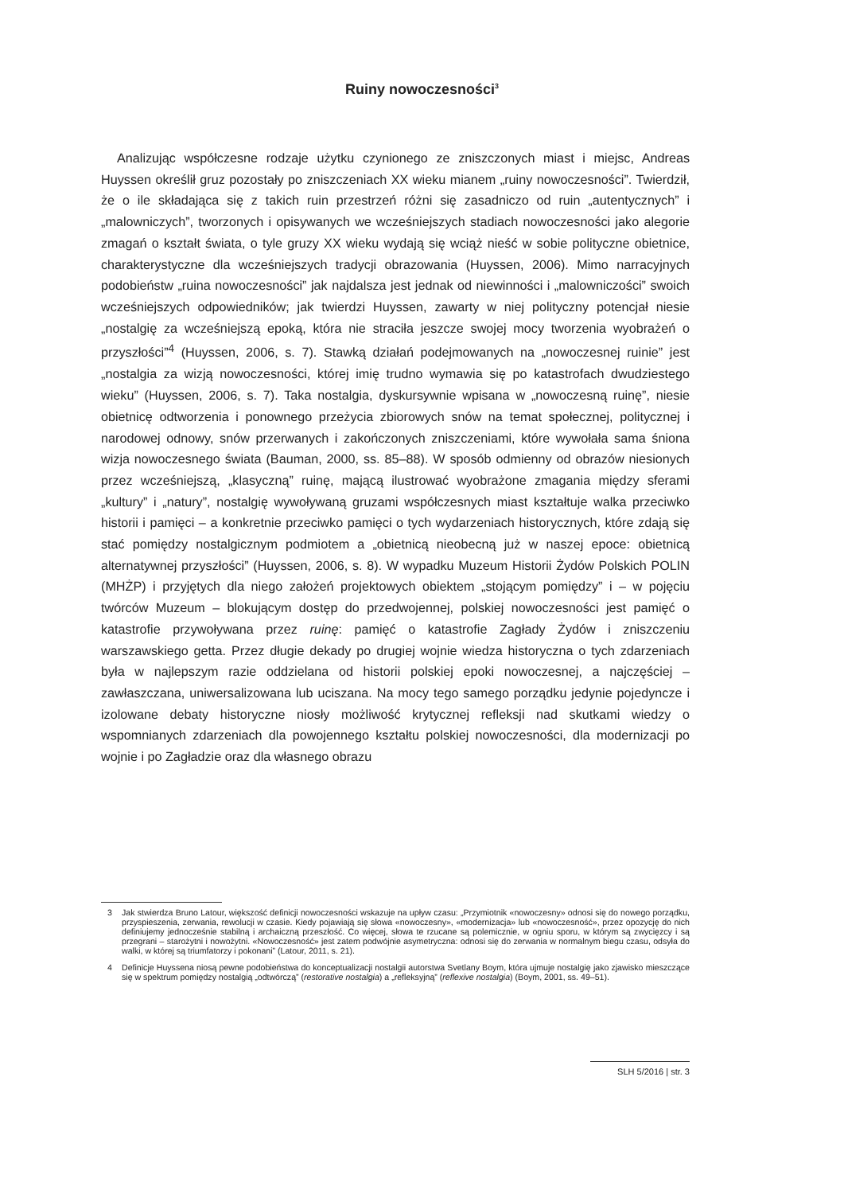Ruiny nowoczesności<sup>3</sup>
Analizując współczesne rodzaje użytku czynionego ze zniszczonych miast i miejsc, Andreas Huyssen określił gruz pozostały po zniszczeniach XX wieku mianem „ruiny nowoczesności”. Twierdził, że o ile składająca się z takich ruin przestrzeń różni się zasadniczo od ruin „autentycznych” i „malowniczych”, tworzonych i opisywanych we wcześniejszych stadiach nowoczesności jako alegorie zmagań o kształt świata, o tyle gruzy XX wieku wydają się wciąż nieść w sobie polityczne obietnice, charakterystyczne dla wcześniejszych tradycji obrazowania (Huyssen, 2006). Mimo narracyjnych podobieństw „ruina nowoczesności” jak najdalsza jest jednak od niewinności i „malowniczości” swoich wcześniejszych odpowiedników; jak twierdzi Huyssen, zawarty w niej polityczny potencjał niesie „nostalgię za wcześniejszą epoką, która nie straciła jeszcze swojej mocy tworzenia wyobrażeń o przyszłości”<sup>4</sup> (Huyssen, 2006, s. 7). Stawką działań podejmowanych na „nowoczesnej ruinie” jest „nostalgia za wizją nowoczesności, której imię trudno wymawia się po katastrofach dwudziestego wieku” (Huyssen, 2006, s. 7). Taka nostalgia, dyskursywnie wpisana w „nowoczesną ruinę”, niesie obietnicę odtworzenia i ponownego przeżycia zbiorowych snów na temat społecznej, politycznej i narodowej odnowy, snów przerwanych i zakończonych zniszczeniami, które wywołała sama śniona wizja nowoczesnego świata (Bauman, 2000, ss. 85–88). W sposób odmienny od obrazów niesionych przez wcześniejszą, „klasyczną” ruinę, mającą ilustrować wyobrażone zmagania między sferami „kultury” i „natury”, nostalgię wywoływaną gruzami współczesnych miast kształtuje walka przeciwko historii i pamięci – a konkretnie przeciwko pamięci o tych wydarzeniach historycznych, które zdają się stać pomiędzy nostalgicznym podmiotem a „obietnicą nieobecną już w naszej epoce: obietnicą alternatywnej przyszłości” (Huyssen, 2006, s. 8). W wypadku Muzeum Historii Żydów Polskich POLIN (MHŻP) i przyjętych dla niego założeń projektowych obiektem „stojącym pomiędzy” i – w pojęciu twórców Muzeum – blokującym dostęp do przedwojennej, polskiej nowoczesności jest pamięć o katastrofie przywoływana przez ruinę: pamięć o katastrofie Zagłady Żydów i zniszczeniu warszawskiego getta. Przez długie dekady po drugiej wojnie wiedza historyczna o tych zdarzeniach była w najlepszym razie oddzielana od historii polskiej epoki nowoczesnej, a najczęściej – zawłaszczana, uniwersalizowana lub uciszana. Na mocy tego samego porządku jedynie pojedyncze i izolowane debaty historyczne niosły możliwość krytycznej refleksji nad skutkami wiedzy o wspomnianych zdarzeniach dla powojennego kształtu polskiej nowoczesności, dla modernizacji po wojnie i po Zagładzie oraz dla własnego obrazu
3 Jak stwierdza Bruno Latour, większość definicji nowoczesności wskazuje na upływ czasu: „Przymiotnik «nowoczesny» odnosi się do nowego porządku, przyspieszenia, zerwania, rewolucji w czasie. Kiedy pojawiają się słowa «nowoczesny», «modernizacja» lub «nowoczesność», przez opozycję do nich definiujemy jednocześnie stabilną i archaiczną przeszłość. Co więcej, słowa te rzucane są polemicznie, w ogniu sporu, w którym są zwycięzcy i są przegrani – starożytni i nowożytni. «Nowoczesność» jest zatem podwójnie asymetryczna: odnosi się do zerwania w normalnym biegu czasu, odsyła do walki, w której są triumfatorzy i pokonani” (Latour, 2011, s. 21).
4 Definicje Huyssena niosą pewne podobieństwa do konceptualizacji nostalgii autorstwa Svetlany Boym, która ujmuje nostalgię jako zjawisko mieszczące się w spektrum pomiędzy nostalgią „odtwórczą” (restorative nostalgia) a „refleksyjną” (reflexive nostalgia) (Boym, 2001, ss. 49–51).
SLH 5/2016 | str. 3